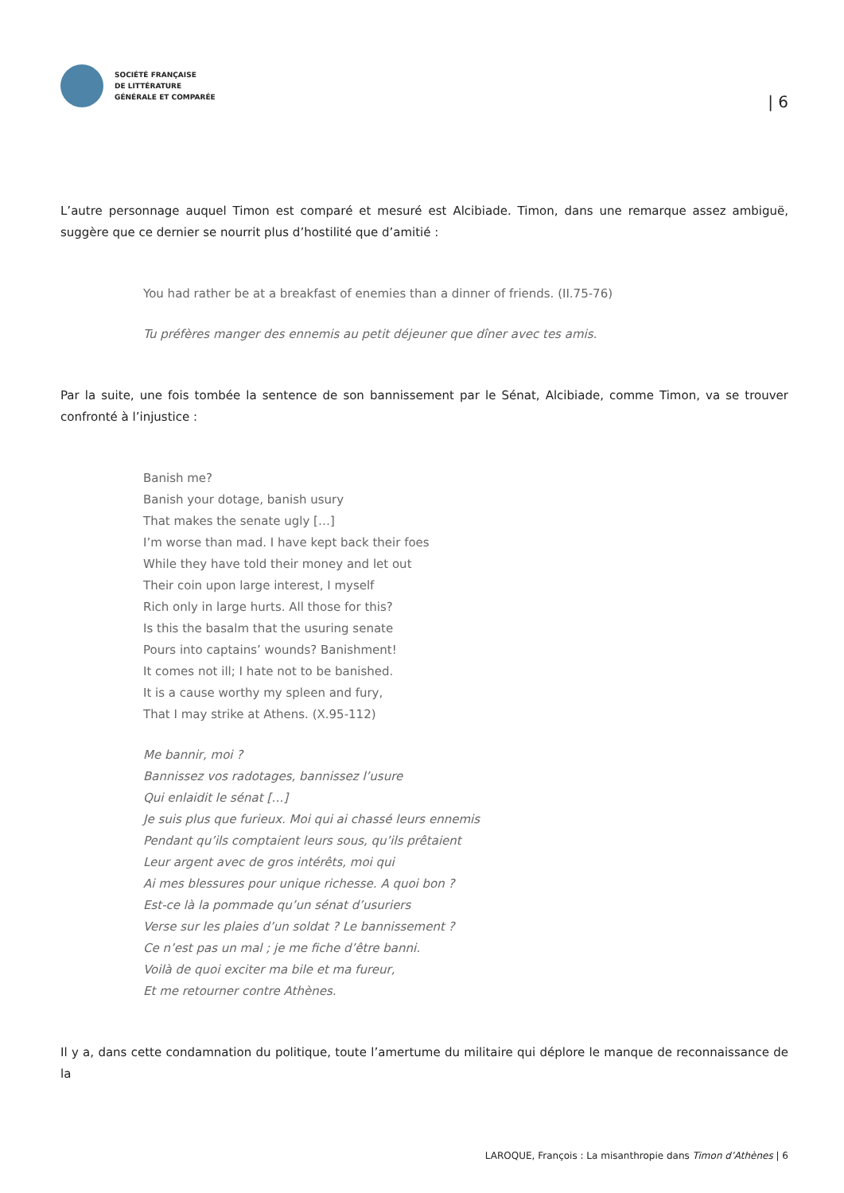SOCIÉTÉ FRANÇAISE
DE LITTÉRATURE
GÉNÉRALE ET COMPARÉE
| 6
L’autre personnage auquel Timon est comparé et mesuré est Alcibiade. Timon, dans une remarque assez ambiguë, suggère que ce dernier se nourrit plus d’hostilité que d’amitié :
You had rather be at a breakfast of enemies than a dinner of friends. (II.75-76)
Tu préfères manger des ennemis au petit déjeuner que dîner avec tes amis.
Par la suite, une fois tombée la sentence de son bannissement par le Sénat, Alcibiade, comme Timon, va se trouver confronté à l’injustice :
Banish me?
Banish your dotage, banish usury
That makes the senate ugly […]
I’m worse than mad. I have kept back their foes
While they have told their money and let out
Their coin upon large interest, I myself
Rich only in large hurts. All those for this?
Is this the basalm that the usuring senate
Pours into captains’ wounds? Banishment!
It comes not ill; I hate not to be banished.
It is a cause worthy my spleen and fury,
That I may strike at Athens. (X.95-112)
Me bannir, moi ?
Bannissez vos radotages, bannissez l’usure
Qui enlaidit le sénat […]
Je suis plus que furieux. Moi qui ai chassé leurs ennemis
Pendant qu’ils comptaient leurs sous, qu’ils prêtaient
Leur argent avec de gros intérêts, moi qui
Ai mes blessures pour unique richesse. A quoi bon ?
Est-ce là la pommade qu’un sénat d’usuriers
Verse sur les plaies d’un soldat ? Le bannissement ?
Ce n’est pas un mal ; je me fiche d’être banni.
Voilà de quoi exciter ma bile et ma fureur,
Et me retourner contre Athènes.
Il y a, dans cette condamnation du politique, toute l’amertume du militaire qui déplore le manque de reconnaissance de la
LAROQUE, François : La misanthropie dans Timon d’Athènes | 6